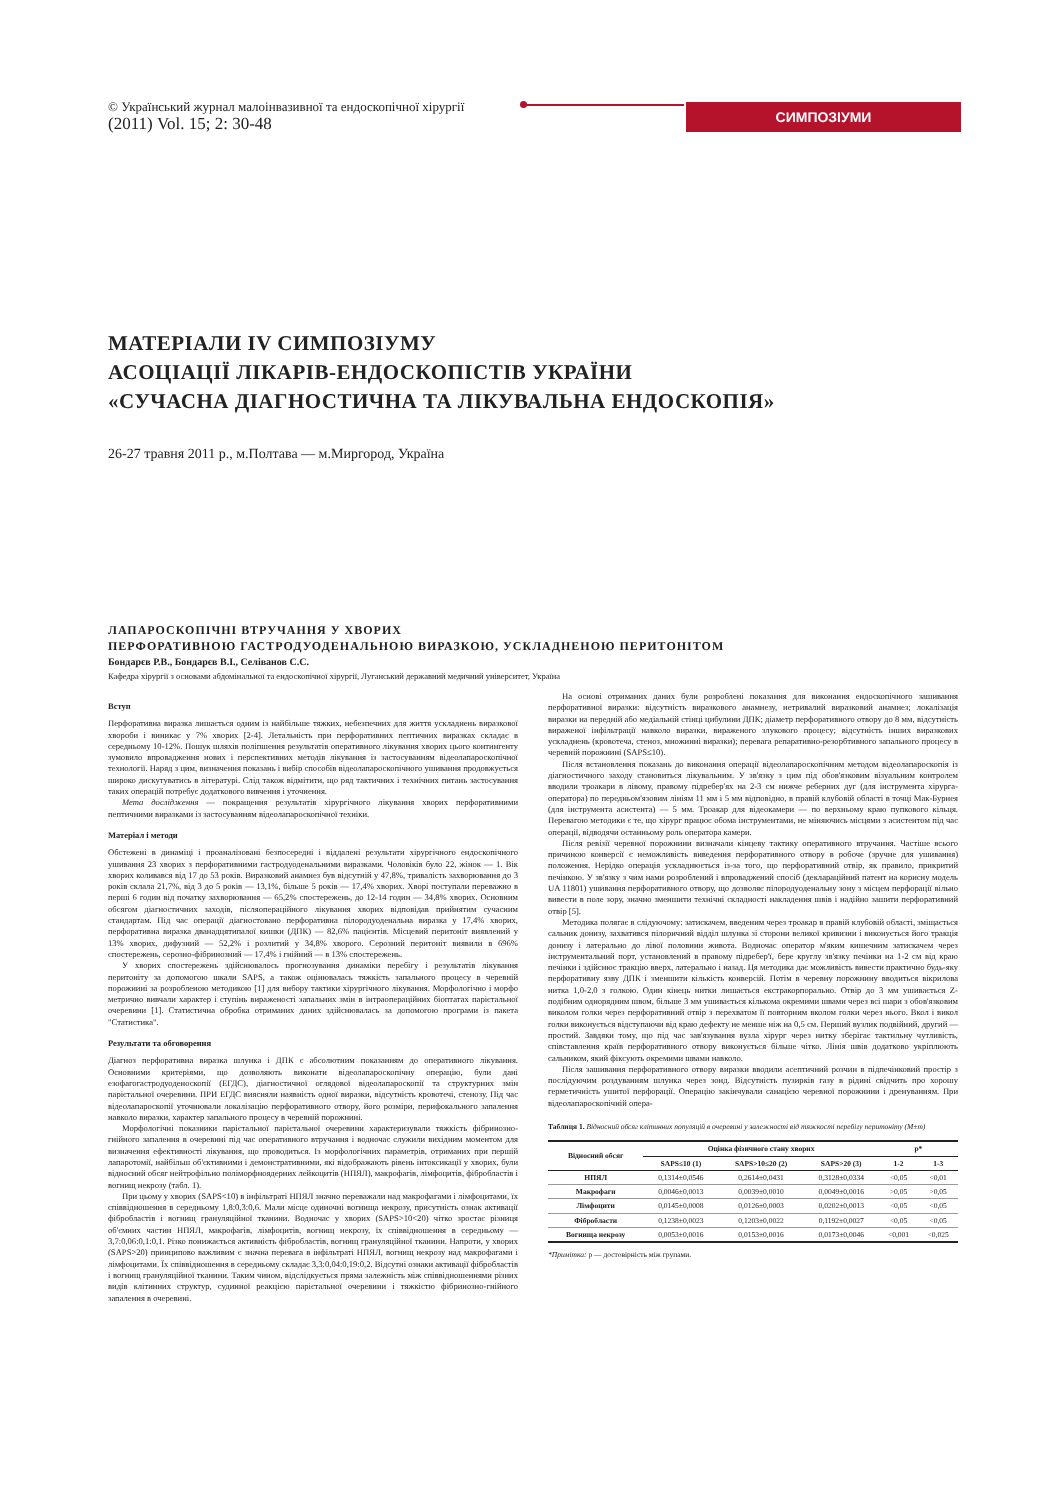© Український журнал малоінвазивної та ендоскопічної хірургії
(2011) Vol. 15; 2: 30-48
СИМПОЗІУМИ
МАТЕРІАЛИ IV СИМПОЗІУМУ
АСОЦІАЦІЇ ЛІКАРІВ-ЕНДОСКОПІСТІВ УКРАЇНИ
«СУЧАСНА ДІАГНОСТИЧНА ТА ЛІКУВАЛЬНА ЕНДОСКОПІЯ»
26-27 травня 2011 р., м.Полтава — м.Миргород, Україна
ЛАПАРОСКОПІЧНІ ВТРУЧАННЯ У ХВОРИХ
ПЕРФОРАТИВНОЮ ГАСТРОДУОДЕНАЛЬНОЮ ВИРАЗКОЮ, УСКЛАДНЕНОЮ ПЕРИТОНІТОМ
Бондарєв Р.В., Бондарєв В.І., Селіванов С.С.
Кафедра хірургії з основами абдомінальної та ендоскопічної хірургії, Луганський державний медичний університет, Україна
Вступ
Перфоративна виразка лишається одним із найбільше тяжких, небезпечних для життя ускладнень виразкової хвороби і виникає у 7% хворих [2-4]. Летальність при перфоративних пептичних виразках складає в середньому 10-12%. Пошук шляхів поліпшення результатів оперативного лікування хворих цього контингенту зумовило впровадження нових і перспективних методів лікування із застосуванням відеолапароскопічної технології. Наряд з цим, визначення показань і вибір способів відеолапароскопічного ушивання продовжується широко дискутуватись в літературі. Слід також відмітити, що ряд тактичних і технічних питань застосування таких операцій потребує додаткового вивчення і уточнення.
Мета дослідження — покращення результатів хірургічного лікування хворих перфоративними пептичними виразками із застосуванням відеолапароскопічної техніки.
Матеріал і методи
Обстежені в динаміці і проаналізовані безпосередні і віддалені результати хірургічного ендоскопічного ушивання 23 хворих з перфоративними гастродуоденальними виразками. Чоловіків було 22, жінок — 1. Вік хворих коливався від 17 до 53 років. Виразковий анамнез був відсутній у 47,8%, тривалість захворювання до 3 років склала 21,7%, від 3 до 5 років — 13,1%, більше 5 років — 17,4% хворих. Хворі поступали переважно в перші 6 годин від початку захворювання — 65,2% спостережень, до 12-14 годин — 34,8% хворих. Основним обсягом діагностичних заходів, післяопераційного лікування хворих відповідав прийнятим сучасним стандартам. Під час операції діагностовано перфоративна пілородуоденальна виразка у 17,4% хворих, перфоративна виразка дванадцятипалої кишки (ДПК) — 82,6% пацієнтів. Місцевий перитоніт виявлений у 13% хворих, дифузний — 52,2% і розлитий у 34,8% хворого. Серозний перитоніт виявили в 696% спостережень, серозно-фібринозний — 17,4% і гнійний — в 13% спостережень.
У хворих спостережень здійснювалось прогнозування динаміки перебігу і результатів лікування перитоніту за допомогою шкали SAPS, а також оцінювалась тяжкість запального процесу в черевній порожнині за розробленою методикою [1] для вибору тактики хірургічного лікування. Морфологічно і морфо метрично вивчали характер і ступінь вираженості запальних змін в інтраопераційних біоптатах парієтальної очеревини [1]. Статистична обробка отриманих даних здійснювалась за допомогою програми із пакета "Статистика".
Результати та обговорення
Діагноз перфоративна виразка шлунка і ДПК є абсолютним показанням до оперативного лікування. Основними критеріями, що дозволяють виконати відеолапароскопічну операцію, були дані езофагогастродуоденоскопії (ЕГДС), діагностичної оглядової відеолапароскопії та структурних змін парієтальної очеревини. ПРИ ЕГДС виясняли наявність одної виразки, відсутність кровотечі, стенозу. Під час відеолапароскопії уточнювали локалізацію перфоративного отвору, його розміри, перифокального запалення навколо виразки, характер запального процесу в черевній порожнині.
Морфологічні показники парієтальної парієтальної очеревини характеризували тяжкість фібринозно-гнійного запалення в очеревині під час оперативного втручання і водночас служили вихідним моментом для визначення ефективності лікування, що проводиться. Із морфологічних параметрів, отриманих при першій лапаротомії, найбільш об'єктивними і демонстративними, які відображають рівень інтоксикації у хворих, були відносний обсяг нейтрофільно поліморфноядерних лейкоцитів (НПЯЛ), макрофагів, лімфоцитів, фібробластів і вогнищ некрозу (табл. 1).
При цьому у хворих (SAPS<10) в інфільтраті НПЯЛ значно переважали над макрофагами і лімфоцитами, їх співвідношення в середньому 1,8:0,3:0,6. Мали місце одиночні вогнища некрозу, присутність ознак активації фібробластів і вогнищ грануляційної тканини. Водночас у хворих (SAPS>10<20) чітко зростає різниця об'ємних частин НПЯЛ, макрофагів, лімфоцитів, вогнищ некрозу, їх співвідношення в середньому — 3,7:0,06:0,1:0,1. Різко понижається активність фібробластів, вогнищ грануляційної тканини. Напроти, у хворих (SAPS>20) принципово важливим є значна перевага в інфільтраті НПЯЛ, вогнищ некрозу над макрофагами і лімфоцитами. Їх співвідношення в середньому складає 3,3:0,04:0,19:0,2. Відсутні ознаки активації фібробластів і вогнищ грануляційної тканини. Таким чином, відслідкується пряма залежність між співвідношеннями різних видів клітинних структур, судинної реакцією парієтальної очеревини і тяжкістю фібринозно-гнійного запалення в очеревині.
На основі отриманих даних були розроблені показання для виконання ендоскопічного зашивання перфоративної виразки: відсутність виразкового анамнезу, нетривалий виразковий анамнез; локалізація виразки на передній або медіальній стінці цибулини ДПК; діаметр перфоративного отвору до 8 мм, відсутність вираженої інфільтрації навколо виразки, вираженого злукового процесу; відсутність інших виразкових ускладнень (кровотеча, стеноз, множинні виразки); перевага репаративно-резорбтивного запального процесу в черевній порожнині (SAPS≤10).
Після встановлення показань до виконання операції відеолапароскопічним методом відеолапароскопія із діагностичного заходу становиться лікувальним. У зв'язку з цим під обов'язковим візуальним контролем вводили троакари в лівому, правому підребер'ях на 2-3 см нижче реберних дуг (для інструмента хірурга-оператора) по передньом'язовим лініям 11 мм і 5 мм відповідно, в правій клубовій області в точці Мак-Бурнея (для інструмента асистента) — 5 мм. Троакар для відеокамери — по верхньому краю пупкового кільця. Перевагою методики є те, що хірург працює обома інструментами, не міняючись місцями з асистентом під час операції, відводячи останньому роль оператора камери.
Після ревізії черевної порожнини визначали кінцеву тактику оперативного втручання. Частіше всього причиною конверсії є неможливість виведення перфоративного отвору в робоче (зручне для ушивання) положення. Нерідко операція ускладнюється із-за того, що перфоративний отвір, як правило, прикритий печінкою. У зв'язку з чим нами розроблений і впроваджений спосіб (деклараційний патент на корисну модель UA 11801) ушивання перфоративного отвору, що дозволяє пілородуоденальну зону з місцем перфорації вільно вивести в поле зору, значно зменшити технічні складності накладення швів і надійно зашити перфоративний отвір [5].
Методика полягає в слідуючому: затискачем, введеним через троакар в правій клубовій області, зміщається сальник донизу, захватився пілоричний відділ шлунка зі сторони великої кривизни і виконується його тракція донизу і латерально до лівої половини живота. Водночас оператор м'яким кишечним затискачем через інструментальний порт, установлений в правому підребер'ї, бере круглу зв'язку печінки на 1-2 см від краю печінки і здійснює тракцію вверх, латерально і назад. Ця методика дає можливість вивести практично будь-яку перфоративну язву ДПК і зменшити кількість конверсій. Потім в черевну порожнину вводиться вікрилова нитка 1,0-2,0 з голкою. Один кінець нитки лишається екстракорпорально. Отвір до 3 мм ушивається Z-подібним однорядним швом, більше 3 мм ушивається кількома окремими швами через всі шари з обов'язковим виколом голки через перфоративний отвір з перехватом її повторним вколом голки через нього. Вкол і викол голки виконується відступаючи від краю дефекту не менше ніж на 0,5 см. Перший вузлик подвійний, другий — простий. Завдяки тому, що під час зав'язування вузла хірург через нитку зберігає тактильну чутливість, співставлення країв перфоративного отвору виконується більше чітко. Лінія швів додатково укріплюють сальником, який фіксують окремими швами навколо.
Після зашивання перфоративного отвору виразки вводили асептичний розчин в підпечінковий простір з послідуючим роздуванням шлунка через зонд. Відсутність пузирків газу в рідині свідчить про хорошу герметичність ушитої перфорації. Операцію закінчували санацією черевної порожнини і дренуванням. При відеолапароскопічній опера-
Таблиця 1. Відносний обсяг клітинних популяцій в очеревині у залежності від тяжкості перебігу перитоніту (M±m)
| Відносний обсяг | Оцінка фізичного стану хворих | | | p* | |
| --- | --- | --- | --- | --- | --- |
| | SAPS≤10 (1) | SAPS>10≤20 (2) | SAPS>20 (3) | 1-2 | 1-3 |
| НПЯЛ | 0,1314±0,0546 | 0,2614±0,0431 | 0,3128±0,0334 | <0,05 | <0,01 |
| Макрофаги | 0,0046±0,0013 | 0,0039±0,0010 | 0,0049±0,0016 | >0,05 | >0,05 |
| Лімфоцити | 0,0145±0,0008 | 0,0126±0,0003 | 0,0202±0,0013 | <0,05 | <0,05 |
| Фібробласти | 0,1238±0,0023 | 0,1203±0,0022 | 0,1192±0,0027 | <0,05 | <0,05 |
| Вогнища некрозу | 0,0053±0,0016 | 0,0153±0,0016 | 0,0173±0,0046 | <0,001 | <0,025 |
*Примітка: p — достовірність між групами.